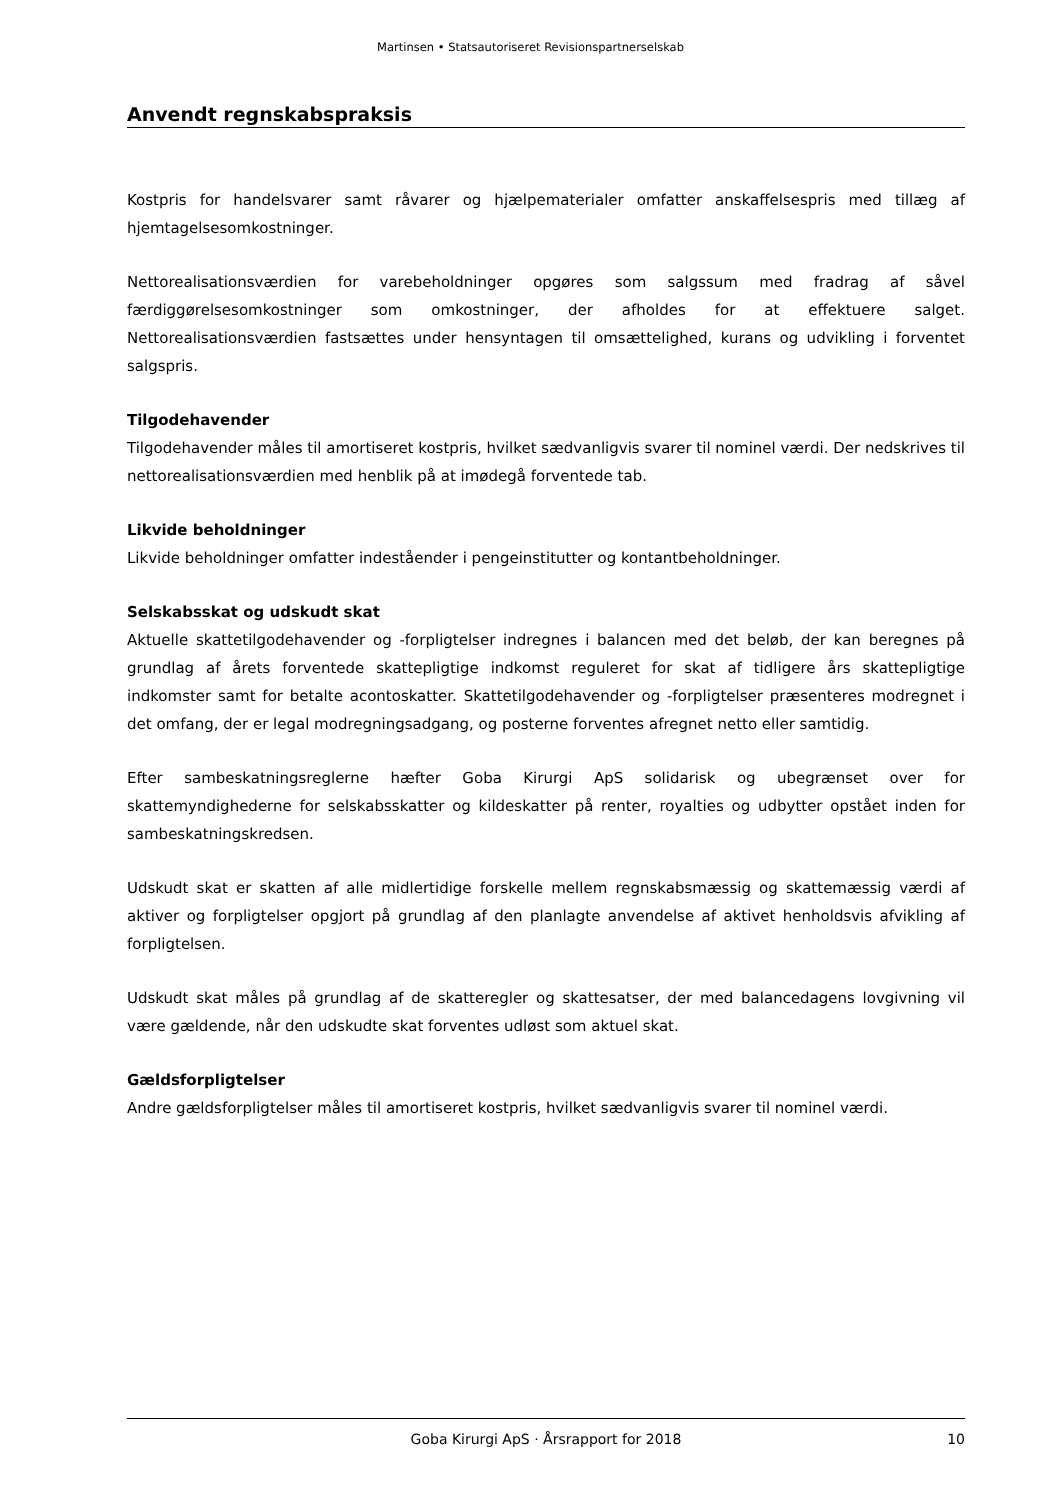Martinsen • Statsautoriseret Revisionspartnerselskab
Anvendt regnskabspraksis
Kostpris for handelsvarer samt råvarer og hjælpematerialer omfatter anskaffelsespris med tillæg af hjemtagelsesomkostninger.
Nettorealisationsværdien for varebeholdninger opgøres som salgssum med fradrag af såvel færdiggørelsesomkostninger som omkostninger, der afholdes for at effektuere salget. Nettorealisationsværdien fastsættes under hensyntagen til omsættelighed, kurans og udvikling i forventet salgspris.
Tilgodehavender
Tilgodehavender måles til amortiseret kostpris, hvilket sædvanligvis svarer til nominel værdi. Der nedskrives til nettorealisationsværdien med henblik på at imødegå forventede tab.
Likvide beholdninger
Likvide beholdninger omfatter indeståender i pengeinstitutter og kontantbeholdninger.
Selskabsskat og udskudt skat
Aktuelle skattetilgodehavender og -forpligtelser indregnes i balancen med det beløb, der kan beregnes på grundlag af årets forventede skattepligtige indkomst reguleret for skat af tidligere års skattepligtige indkomster samt for betalte acontoskatter. Skattetilgodehavender og -forpligtelser præsenteres modregnet i det omfang, der er legal modregningsadgang, og posterne forventes afregnet netto eller samtidig.
Efter sambeskatningsreglerne hæfter Goba Kirurgi ApS solidarisk og ubegrænset over for skattemyndighederne for selskabsskatter og kildeskatter på renter, royalties og udbytter opstået inden for sambeskatningskredsen.
Udskudt skat er skatten af alle midlertidige forskelle mellem regnskabsmæssig og skattemæssig værdi af aktiver og forpligtelser opgjort på grundlag af den planlagte anvendelse af aktivet henholdsvis afvikling af forpligtelsen.
Udskudt skat måles på grundlag af de skatteregler og skattesatser, der med balancedagens lovgivning vil være gældende, når den udskudte skat forventes udløst som aktuel skat.
Gældsforpligtelser
Andre gældsforpligtelser måles til amortiseret kostpris, hvilket sædvanligvis svarer til nominel værdi.
Goba Kirurgi ApS · Årsrapport for 2018 10